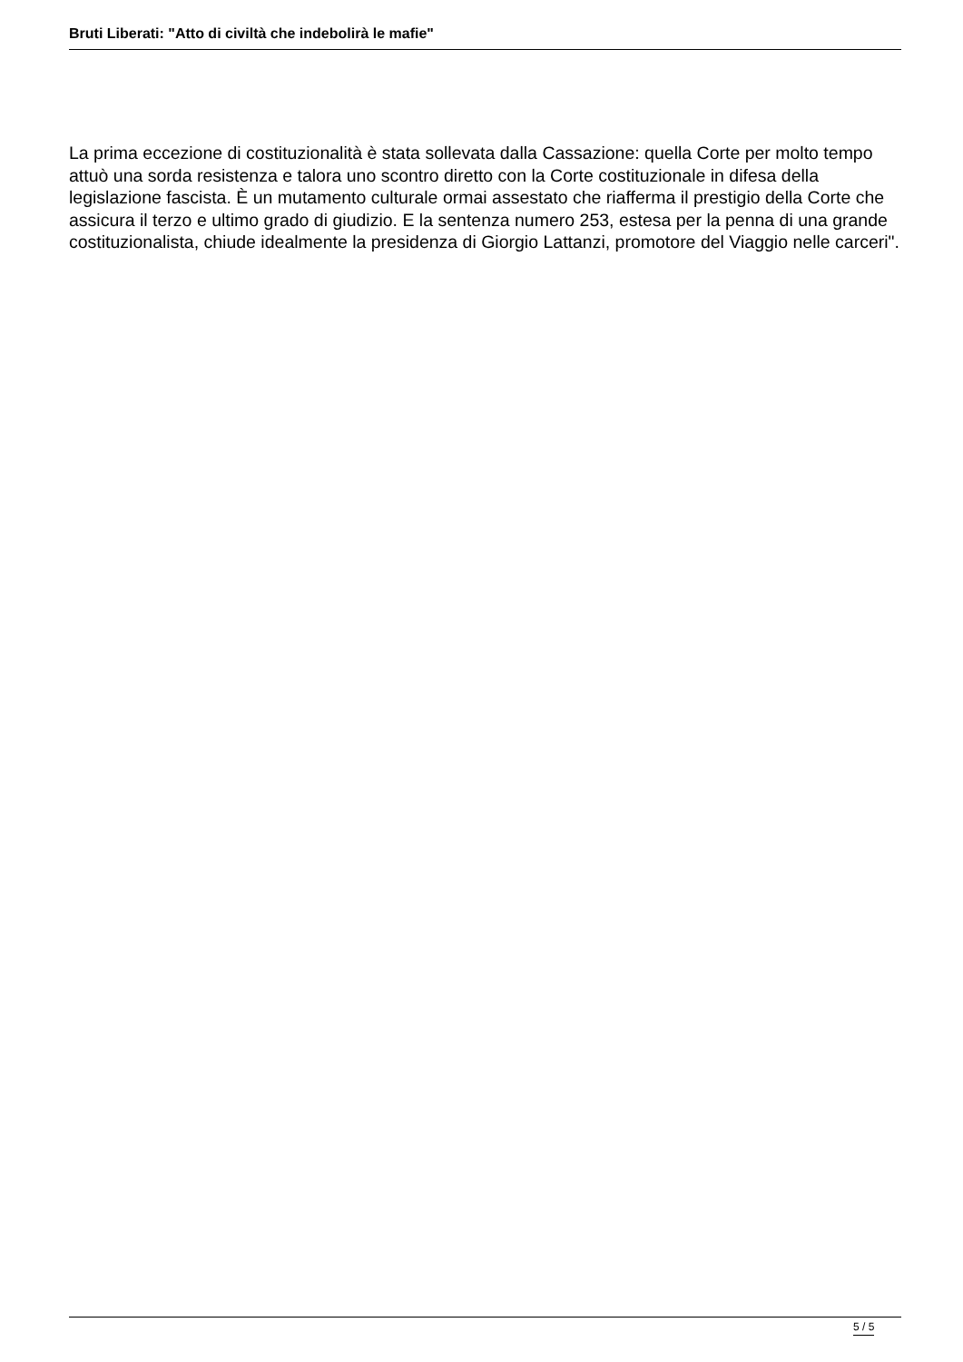Bruti Liberati: "Atto di civiltà che indebolirà le mafie"
La prima eccezione di costituzionalità è stata sollevata dalla Cassazione: quella Corte per molto tempo attuò una sorda resistenza e talora uno scontro diretto con la Corte costituzionale in difesa della legislazione fascista. È un mutamento culturale ormai assestato che riafferma il prestigio della Corte che assicura il terzo e ultimo grado di giudizio. E la sentenza numero 253, estesa per la penna di una grande costituzionalista, chiude idealmente la presidenza di Giorgio Lattanzi, promotore del Viaggio nelle carceri".
5 / 5